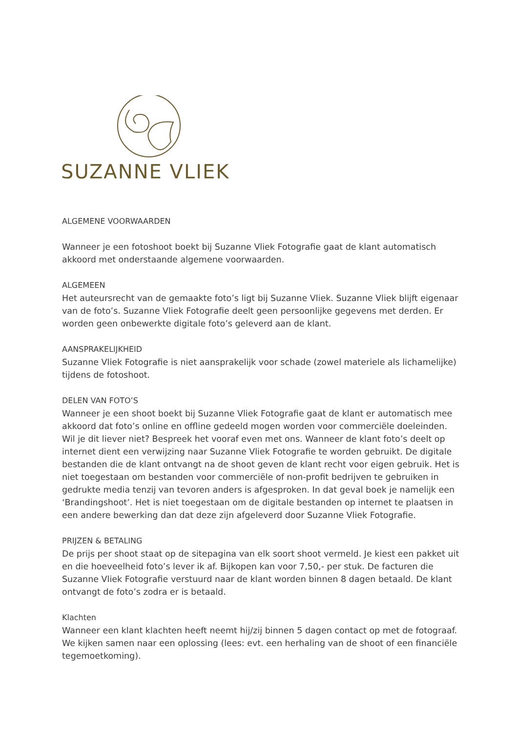SUZANNE VLIEK
ALGEMENE VOORWAARDEN
Wanneer je een fotoshoot boekt bij Suzanne Vliek Fotografie gaat de klant automatisch akkoord met onderstaande algemene voorwaarden.
ALGEMEEN
Het auteursrecht van de gemaakte foto’s ligt bij Suzanne Vliek. Suzanne Vliek blijft eigenaar van de foto’s. Suzanne Vliek Fotografie deelt geen persoonlijke gegevens met derden. Er worden geen onbewerkte digitale foto’s geleverd aan de klant.
AANSPRAKELIJKHEID
Suzanne Vliek Fotografie is niet aansprakelijk voor schade (zowel materiele als lichamelijke) tijdens de fotoshoot.
DELEN VAN FOTO’S
Wanneer je een shoot boekt bij Suzanne Vliek Fotografie gaat de klant er automatisch mee akkoord dat foto’s online en offline gedeeld mogen worden voor commerciële doeleinden.
Wil je dit liever niet? Bespreek het vooraf even met ons. Wanneer de klant foto’s deelt op internet dient een verwijzing naar Suzanne Vliek Fotografie te worden gebruikt. De digitale bestanden die de klant ontvangt na de shoot geven de klant recht voor eigen gebruik. Het is niet toegestaan om bestanden voor commerciële of non-profit bedrijven te gebruiken in gedrukte media tenzij van tevoren anders is afgesproken. In dat geval boek je namelijk een ‘Brandingshoot’. Het is niet toegestaan om de digitale bestanden op internet te plaatsen in een andere bewerking dan dat deze zijn afgeleverd door Suzanne Vliek Fotografie.
PRIJZEN & BETALING
De prijs per shoot staat op de sitepagina van elk soort shoot vermeld. Je kiest een pakket uit en die hoeveelheid foto’s lever ik af. Bijkopen kan voor 7,50,- per stuk. De facturen die Suzanne Vliek Fotografie verstuurd naar de klant worden binnen 8 dagen betaald. De klant ontvangt de foto’s zodra er is betaald.
Klachten
Wanneer een klant klachten heeft neemt hij/zij binnen 5 dagen contact op met de fotograaf. We kijken samen naar een oplossing (lees: evt. een herhaling van de shoot of een financiële tegemoetkoming).